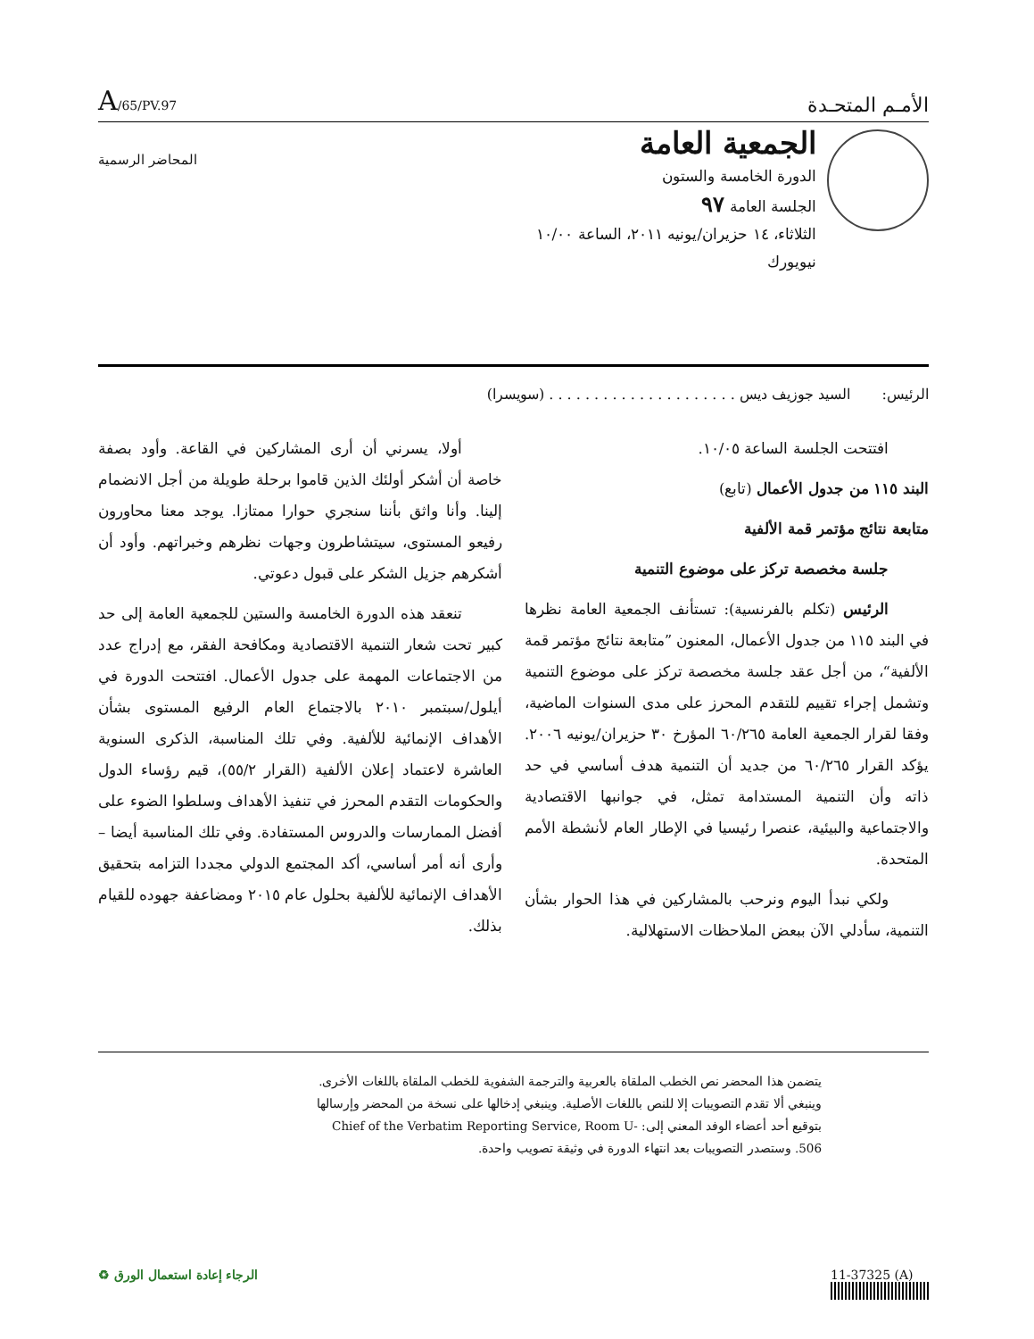الأمـم المتحـدة
A/65/PV.97
الجمعية العامة
الدورة الخامسة والستون
الجلسة العامة ٩٧
الثلاثاء، ١٤ حزيران/يونيه ٢٠١١، الساعة ١٠/٠٠
نيويورك
المحاضر الرسمية
الرئيس: السيد جوزيف ديس . . . . . . . . . . . . . . . . . . . . . (سويسرا)
افتتحت الجلسة الساعة ١٠/٠٥.
البند ١١٥ من جدول الأعمال (تابع)
متابعة نتائج مؤتمر قمة الألفية
جلسة مخصصة تركز على موضوع التنمية
الرئيس (تكلم بالفرنسية): تستأنف الجمعية العامة نظرها في البند ١١٥ من جدول الأعمال، المعنون ”متابعة نتائج مؤتمر قمة الألفية“، من أجل عقد جلسة مخصصة تركز على موضوع التنمية وتشمل إجراء تقييم للتقدم المحرز على مدى السنوات الماضية، وفقا لقرار الجمعية العامة ٦٠/٢٦٥ المؤرخ ٣٠ حزيران/يونيه ٢٠٠٦. يؤكد القرار ٦٠/٢٦٥ من جديد أن التنمية هدف أساسي في حد ذاته وأن التنمية المستدامة تمثل، في جوانبها الاقتصادية والاجتماعية والبيئية، عنصرا رئيسيا في الإطار العام لأنشطة الأمم المتحدة.
ولكي نبدأ اليوم ونرحب بالمشاركين في هذا الحوار بشأن التنمية، سأدلي الآن ببعض الملاحظات الاستهلالية.
أولا، يسرني أن أرى المشاركين في القاعة. وأود بصفة خاصة أن أشكر أولئك الذين قاموا برحلة طويلة من أجل الانضمام إلينا. وأنا واثق بأننا سنجري حوارا ممتازا. يوجد معنا محاورون رفيعو المستوى، سيتشاطرون وجهات نظرهم وخبراتهم. وأود أن أشكرهم جزيل الشكر على قبول دعوتي.
تنعقد هذه الدورة الخامسة والستين للجمعية العامة إلى حد كبير تحت شعار التنمية الاقتصادية ومكافحة الفقر، مع إدراج عدد من الاجتماعات المهمة على جدول الأعمال. افتتحت الدورة في أيلول/سبتمبر ٢٠١٠ بالاجتماع العام الرفيع المستوى بشأن الأهداف الإنمائية للألفية. وفي تلك المناسبة، الذكرى السنوية العاشرة لاعتماد إعلان الألفية (القرار ٥٥/٢)، قيم رؤساء الدول والحكومات التقدم المحرز في تنفيذ الأهداف وسلطوا الضوء على أفضل الممارسات والدروس المستفادة. وفي تلك المناسبة أيضا – وأرى أنه أمر أساسي، أكد المجتمع الدولي مجددا التزامه بتحقيق الأهداف الإنمائية للألفية بحلول عام ٢٠١٥ ومضاعفة جهوده للقيام بذلك.
يتضمن هذا المحضر نص الخطب الملقاة بالعربية والترجمة الشفوية للخطب الملقاة باللغات الأخرى. وينبغي ألا تقدم التصويبات إلا للنص باللغات الأصلية. وينبغي إدخالها على نسخة من المحضر وإرسالها بتوقيع أحد أعضاء الوفد المعني إلى: Chief of the Verbatim Reporting Service, Room U-506. وستصدر التصويبات بعد انتهاء الدورة في وثيقة تصويب واحدة.
11-37325 (A) الرجاء إعادة استعمال الورق ♻